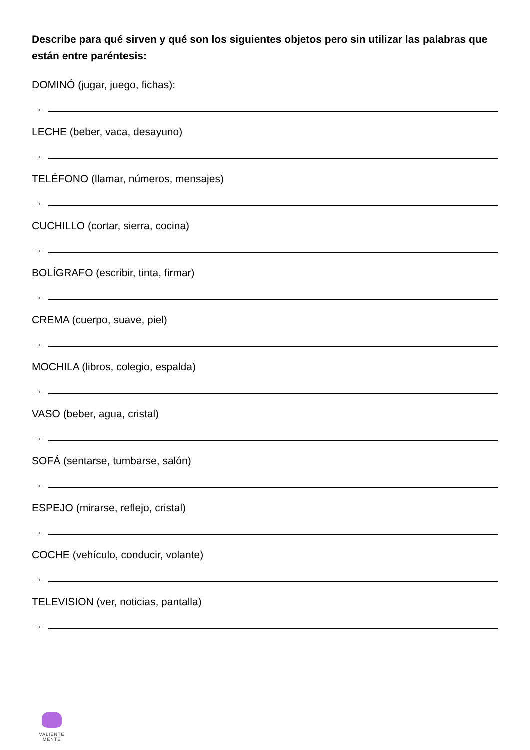Describe para qué sirven y qué son los siguientes objetos pero sin utilizar las palabras que están entre paréntesis:
DOMINÓ (jugar, juego, fichas):
→
LECHE (beber, vaca, desayuno)
→
TELÉFONO (llamar, números, mensajes)
→
CUCHILLO (cortar, sierra, cocina)
→
BOLÍGRAFO (escribir, tinta, firmar)
→
CREMA (cuerpo, suave, piel)
→
MOCHILA (libros, colegio, espalda)
→
VASO (beber, agua, cristal)
→
SOFÁ (sentarse, tumbarse, salón)
→
ESPEJO (mirarse, reflejo, cristal)
→
COCHE (vehículo, conducir, volante)
→
TELEVISION (ver, noticias, pantalla)
→
VALIENTE
MENTE